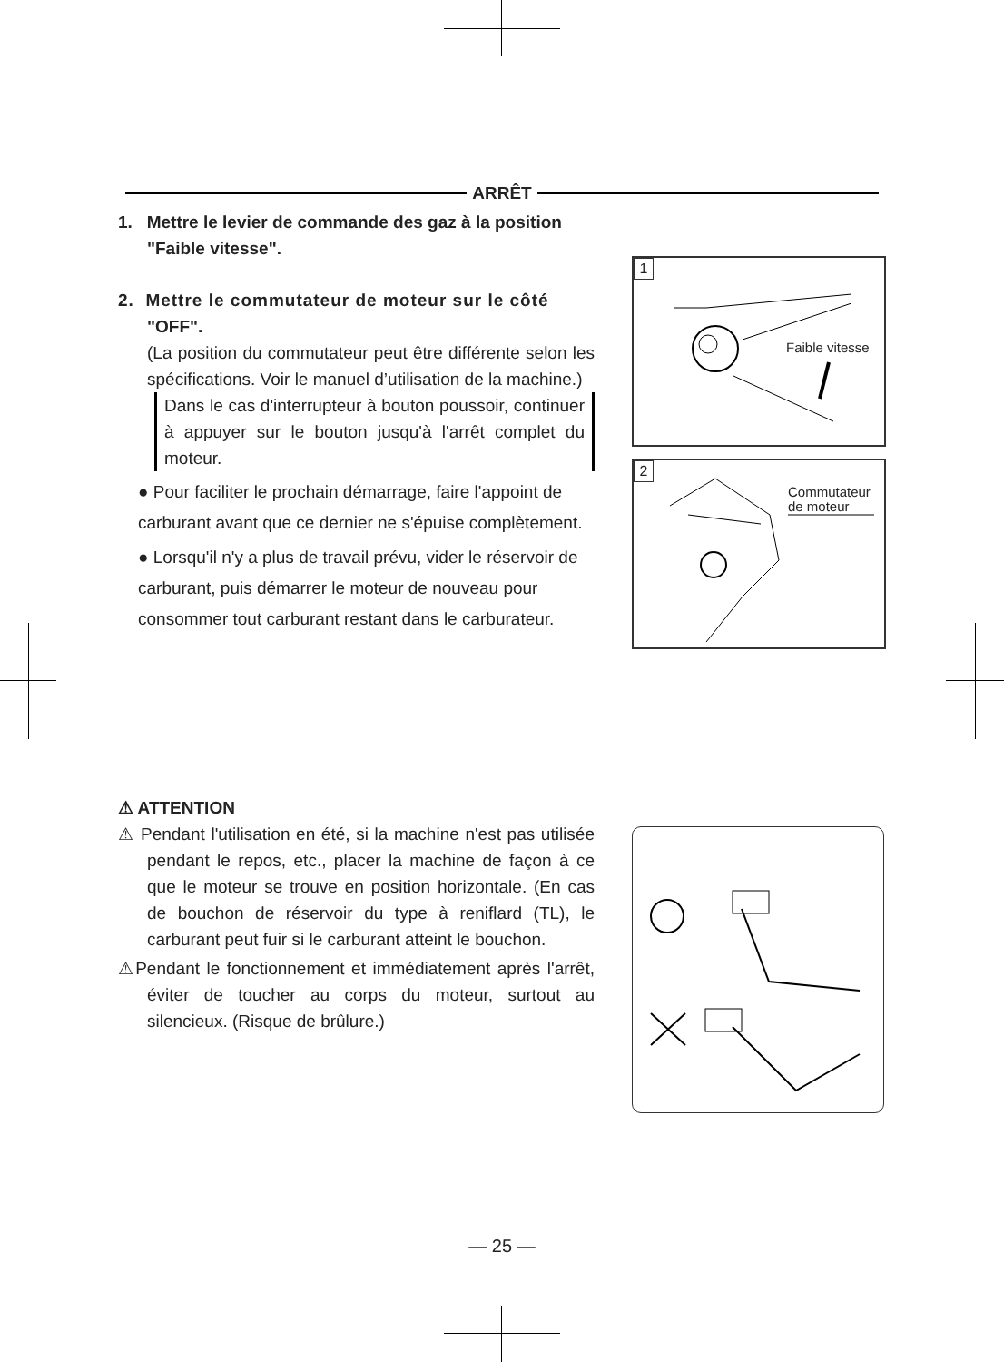ARRÊT
1. Mettre le levier de commande des gaz à la position
"Faible vitesse".
2. Mettre le commutateur de moteur sur le côté
"OFF".
(La position du commutateur peut être différente selon les spécifications. Voir le manuel d’utilisation de la machine.)
Dans le cas d'interrupteur à bouton poussoir, continuer à appuyer sur le bouton jusqu'à l'arrêt complet du moteur.
● Pour faciliter le prochain démarrage, faire l'appoint de carburant avant que ce dernier ne s'épuise complètement.
● Lorsqu'il n'y a plus de travail prévu, vider le réservoir de carburant, puis démarrer le moteur de nouveau pour consommer tout carburant restant dans le carburateur.
1
Faible vitesse
2
Commutateur
de moteur
⚠ ATTENTION
⚠ Pendant l'utilisation en été, si la machine n'est pas utilisée pendant le repos, etc., placer la machine de façon à ce que le moteur se trouve en position horizontale. (En cas de bouchon de réservoir du type à reniflard (TL), le carburant peut fuir si le carburant atteint le bouchon.
⚠Pendant le fonctionnement et immédiatement après l'arrêt, éviter de toucher au corps du moteur, surtout au silencieux. (Risque de brûlure.)
— 25 —